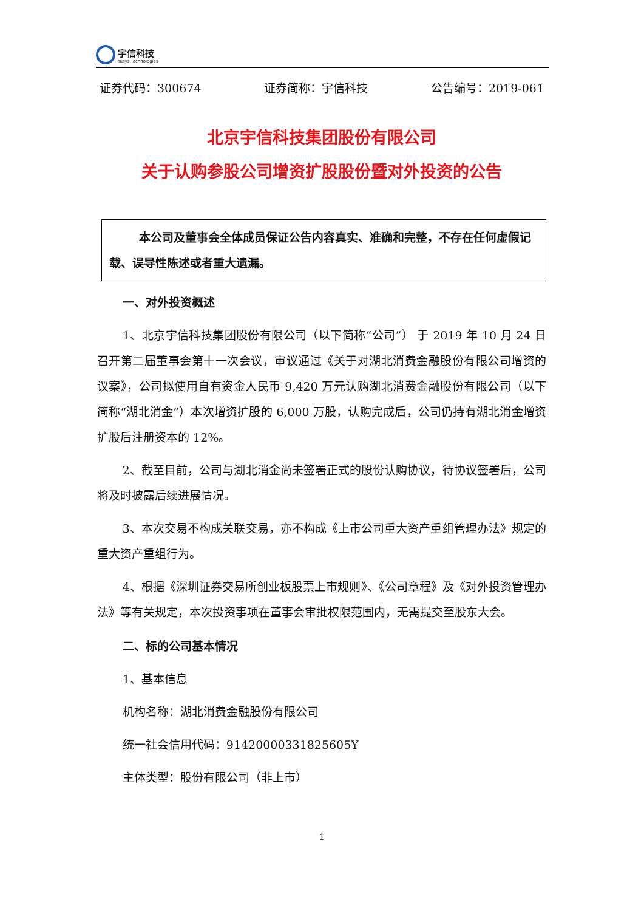宇信科技
Yusys Technologies
证券代码：300674 证券简称：宇信科技 公告编号：2019-061
北京宇信科技集团股份有限公司
关于认购参股公司增资扩股股份暨对外投资的公告
本公司及董事会全体成员保证公告内容真实、准确和完整，不存在任何虚假记载、误导性陈述或者重大遗漏。
一、对外投资概述
1、北京宇信科技集团股份有限公司（以下简称“公司”） 于 2019 年 10 月 24 日召开第二届董事会第十一次会议，审议通过《关于对湖北消费金融股份有限公司增资的议案》，公司拟使用自有资金人民币 9,420 万元认购湖北消费金融股份有限公司（以下简称“湖北消金”）本次增资扩股的 6,000 万股，认购完成后，公司仍持有湖北消金增资扩股后注册资本的 12%。
2、截至目前，公司与湖北消金尚未签署正式的股份认购协议，待协议签署后，公司将及时披露后续进展情况。
3、本次交易不构成关联交易，亦不构成《上市公司重大资产重组管理办法》规定的重大资产重组行为。
4、根据《深圳证券交易所创业板股票上市规则》、《公司章程》及《对外投资管理办法》等有关规定，本次投资事项在董事会审批权限范围内，无需提交至股东大会。
二、标的公司基本情况
1、基本信息
机构名称：湖北消费金融股份有限公司
统一社会信用代码：91420000331825605Y
主体类型：股份有限公司（非上市）
1